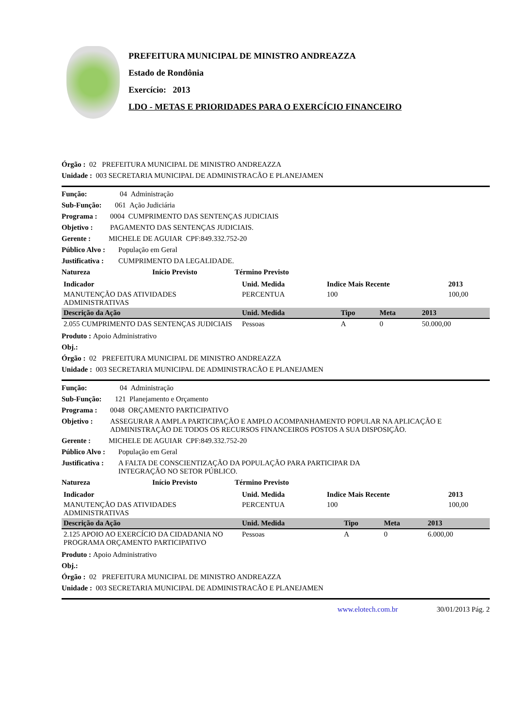PREFEITURA MUNICIPAL DE MINISTRO ANDREAZZA
Estado de Rondônia
Exercício: 2013
LDO - METAS E PRIORIDADES PARA O EXERCÍCIO FINANCEIRO
Órgão : 02 PREFEITURA MUNICIPAL DE MINISTRO ANDREAZZA
Unidade : 003 SECRETARIA MUNICIPAL DE ADMINISTRACÃO E PLANEJAMEN
Função: 04 Administração
Sub-Função: 061 Ação Judiciária
Programa : 0004 CUMPRIMENTO DAS SENTENÇAS JUDICIAIS
Objetivo : PAGAMENTO DAS SENTENÇAS JUDICIAIS.
Gerente : MICHELE DE AGUIAR CPF:849.332.752-20
Público Alvo : População em Geral
Justificativa : CUMPRIMENTO DA LEGALIDADE.
Natureza Início Previsto Término Previsto
| Indicador | Unid. Medida | Indice Mais Recente | 2013 |
| --- | --- | --- | --- |
| MANUTENÇÃO DAS ATIVIDADES ADMINISTRATIVAS | PERCENTUA | 100 | 100,00 |
| Descrição da Ação | Unid. Medida | Tipo | Meta | 2013 |
| --- | --- | --- | --- | --- |
| 2.055 CUMPRIMENTO DAS SENTENÇAS JUDICIAIS | Pessoas | A | 0 | 50.000,00 |
Produto : Apoio Administrativo
Obj.:
Órgão : 02 PREFEITURA MUNICIPAL DE MINISTRO ANDREAZZA
Unidade : 003 SECRETARIA MUNICIPAL DE ADMINISTRACÃO E PLANEJAMEN
Função: 04 Administração
Sub-Função: 121 Planejamento e Orçamento
Programa : 0048 ORÇAMENTO PARTICIPATIVO
Objetivo : ASSEGURAR A AMPLA PARTICIPAÇÃO E AMPLO ACOMPANHAMENTO POPULAR NA APLICAÇÃO E ADMINISTRAÇÃO DE TODOS OS RECURSOS FINANCEIROS POSTOS A SUA DISPOSIÇÃO.
Gerente : MICHELE DE AGUIAR CPF:849.332.752-20
Público Alvo : População em Geral
Justificativa : A FALTA DE CONSCIENTIZAÇÃO DA POPULAÇÃO PARA PARTICIPAR DA INTEGRAÇÃO NO SETOR PÚBLICO.
Natureza Início Previsto Término Previsto
| Indicador | Unid. Medida | Indice Mais Recente | 2013 |
| --- | --- | --- | --- |
| MANUTENÇÃO DAS ATIVIDADES ADMINISTRATIVAS | PERCENTUA | 100 | 100,00 |
| Descrição da Ação | Unid. Medida | Tipo | Meta | 2013 |
| --- | --- | --- | --- | --- |
| 2.125 APOIO AO EXERCÍCIO DA CIDADANIA NO PROGRAMA ORÇAMENTO PARTICIPATIVO | Pessoas | A | 0 | 6.000,00 |
Produto : Apoio Administrativo
Obj.:
Órgão : 02 PREFEITURA MUNICIPAL DE MINISTRO ANDREAZZA
Unidade : 003 SECRETARIA MUNICIPAL DE ADMINISTRACÃO E PLANEJAMEN
www.elotech.com.br 30/01/2013 Pág. 2